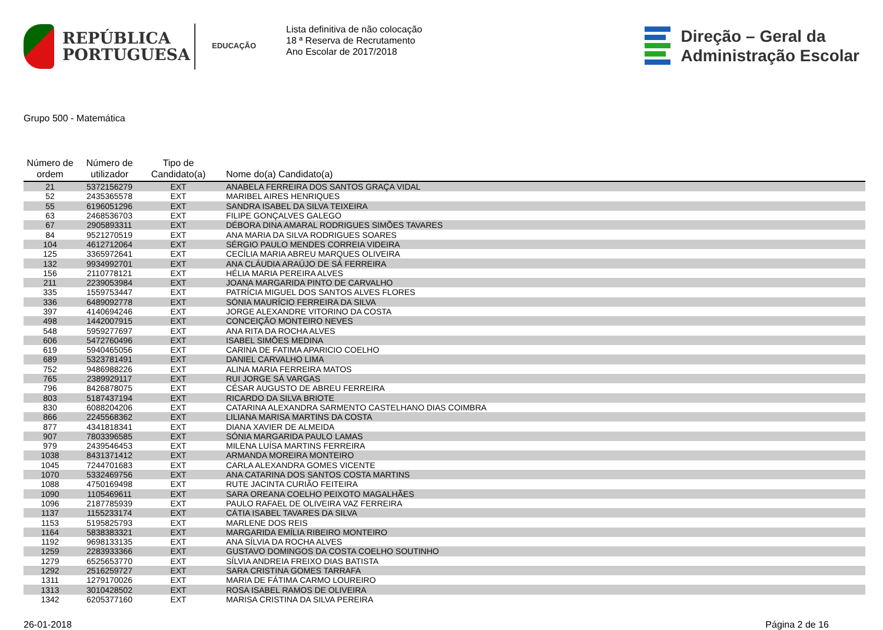REPÚBLICA
PORTUGUESA
EDUCAÇÃO
Lista definitiva de não colocação
18 ª Reserva de Recrutamento
Ano Escolar de 2017/2018
Direção – Geral da
Administração Escolar
Grupo 500 - Matemática
| Número de ordem | Número de utilizador | Tipo de Candidato(a) | Nome do(a) Candidato(a) |
| --- | --- | --- | --- |
| 21 | 5372156279 | EXT | ANABELA FERREIRA DOS SANTOS GRAÇA VIDAL |
| 52 | 2435365578 | EXT | MARIBEL AIRES HENRIQUES |
| 55 | 6196051296 | EXT | SANDRA ISABEL DA SILVA TEIXEIRA |
| 63 | 2468536703 | EXT | FILIPE GONÇALVES GALEGO |
| 67 | 2905893311 | EXT | DÉBORA DINA AMARAL RODRIGUES SIMÕES TAVARES |
| 84 | 9521270519 | EXT | ANA MARIA DA SILVA RODRIGUES SOARES |
| 104 | 4612712064 | EXT | SÉRGIO PAULO MENDES CORREIA VIDEIRA |
| 125 | 3365972641 | EXT | CECÍLIA MARIA ABREU MARQUES OLIVEIRA |
| 132 | 9934992701 | EXT | ANA CLÁUDIA ARAÚJO DE SÁ FERREIRA |
| 156 | 2110778121 | EXT | HÉLIA MARIA PEREIRA ALVES |
| 211 | 2239053984 | EXT | JOANA MARGARIDA PINTO DE CARVALHO |
| 335 | 1559753447 | EXT | PATRÍCIA MIGUEL DOS SANTOS ALVES FLORES |
| 336 | 6489092778 | EXT | SÓNIA MAURÍCIO FERREIRA DA SILVA |
| 397 | 4140694246 | EXT | JORGE ALEXANDRE VITORINO DA COSTA |
| 498 | 1442007915 | EXT | CONCEIÇÃO MONTEIRO NEVES |
| 548 | 5959277697 | EXT | ANA RITA DA ROCHA ALVES |
| 606 | 5472760496 | EXT | ISABEL SIMÕES MEDINA |
| 619 | 5940465056 | EXT | CARINA DE FATIMA APARICIO COELHO |
| 689 | 5323781491 | EXT | DANIEL CARVALHO LIMA |
| 752 | 9486988226 | EXT | ALINA MARIA FERREIRA MATOS |
| 765 | 2389929117 | EXT | RUI JORGE SÁ VARGAS |
| 796 | 8426878075 | EXT | CÉSAR AUGUSTO DE ABREU FERREIRA |
| 803 | 5187437194 | EXT | RICARDO DA SILVA BRIOTE |
| 830 | 6088204206 | EXT | CATARINA ALEXANDRA SARMENTO CASTELHANO DIAS COIMBRA |
| 866 | 2245568362 | EXT | LILIANA MARISA MARTINS DA COSTA |
| 877 | 4341818341 | EXT | DIANA XAVIER DE ALMEIDA |
| 907 | 7803396585 | EXT | SÓNIA MARGARIDA PAULO LAMAS |
| 979 | 2439546453 | EXT | MILENA LUÍSA MARTINS FERREIRA |
| 1038 | 8431371412 | EXT | ARMANDA MOREIRA MONTEIRO |
| 1045 | 7244701683 | EXT | CARLA ALEXANDRA GOMES VICENTE |
| 1070 | 5332469756 | EXT | ANA CATARINA DOS SANTOS COSTA MARTINS |
| 1088 | 4750169498 | EXT | RUTE JACINTA CURIÃO FEITEIRA |
| 1090 | 1105469611 | EXT | SARA OREANA COELHO PEIXOTO MAGALHÃES |
| 1096 | 2187785939 | EXT | PAULO RAFAEL DE OLIVEIRA VAZ FERREIRA |
| 1137 | 1155233174 | EXT | CÁTIA ISABEL TAVARES DA SILVA |
| 1153 | 5195825793 | EXT | MARLENE DOS REIS |
| 1164 | 5838383321 | EXT | MARGARIDA EMÍLIA RIBEIRO MONTEIRO |
| 1192 | 9698133135 | EXT | ANA SÍLVIA DA ROCHA ALVES |
| 1259 | 2283933366 | EXT | GUSTAVO DOMINGOS DA COSTA COELHO SOUTINHO |
| 1279 | 6525653770 | EXT | SÍLVIA ANDREIA FREIXO DIAS BATISTA |
| 1292 | 2516259727 | EXT | SARA CRISTINA GOMES TARRAFA |
| 1311 | 1279170026 | EXT | MARIA DE FÁTIMA CARMO LOUREIRO |
| 1313 | 3010428502 | EXT | ROSA ISABEL RAMOS DE OLIVEIRA |
| 1342 | 6205377160 | EXT | MARISA CRISTINA DA SILVA PEREIRA |
26-01-2018 Página 2 de 16